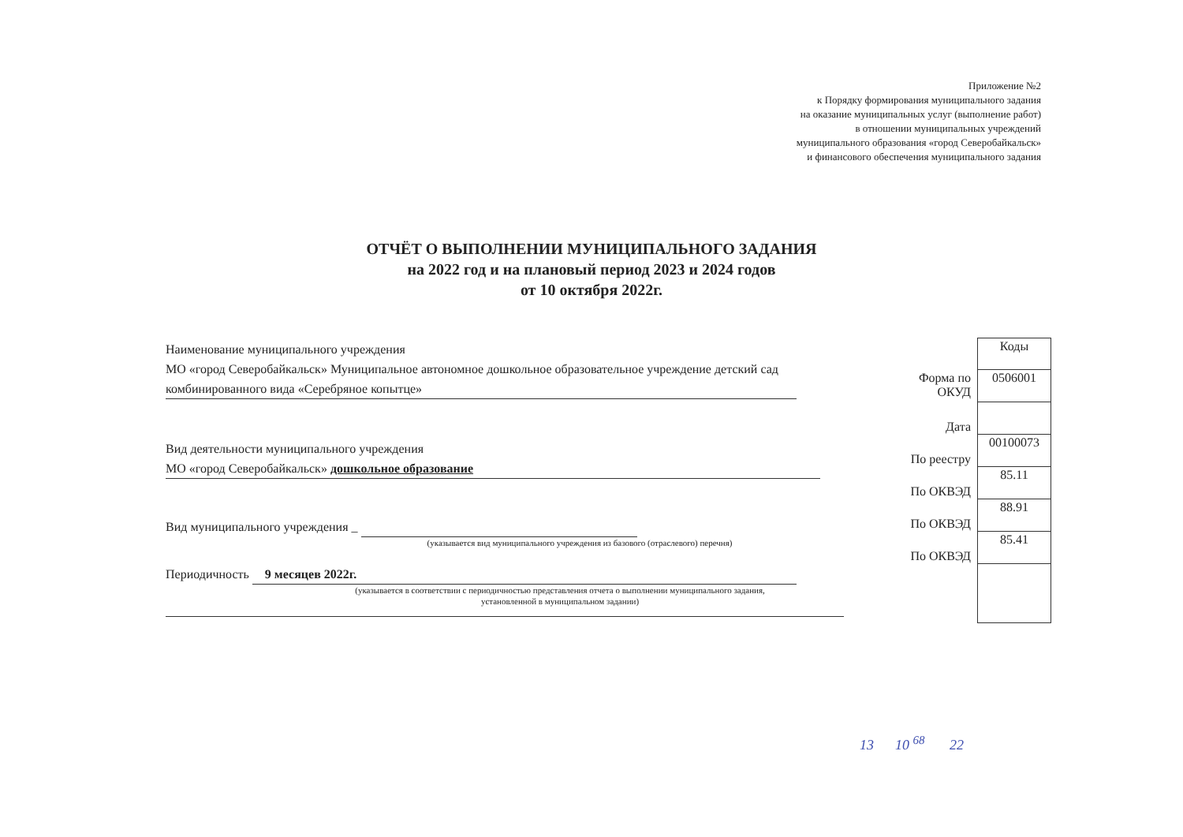Приложение №2
к Порядку формирования муниципального задания
на оказание муниципальных услуг (выполнение работ)
в отношении муниципальных учреждений
муниципального образования «город Северобайкальск»
и финансового обеспечения муниципального задания
ОТЧЁТ О ВЫПОЛНЕНИИ МУНИЦИПАЛЬНОГО ЗАДАНИЯ
на 2022 год и на плановый период 2023 и 2024 годов
от 10 октября 2022г.
Наименование муниципального учреждения
МО «город Северобайкальск» Муниципальное автономное дошкольное образовательное учреждение детский сад комбинированного вида «Серебряное копытце»
Вид деятельности муниципального учреждения
МО «город Северобайкальск» дошкольное образование
Вид муниципального учреждения _
(указывается вид муниципального учреждения из базового (отраслевого) перечня)
Периодичность 9 месяцев 2022г.
(указывается в соответствии с периодичностью представления отчета о выполнении муниципального задания,
установленной в муниципальном задании)
| | Коды |
| Форма по ОКУД | 0506001 |
| Дата | |
| По реестру | 00100073 |
| По ОКВЭД | 85.11 |
| По ОКВЭД | 88.91 |
| По ОКВЭД | 85.41 |
13 10 <sup>68</sup> 22